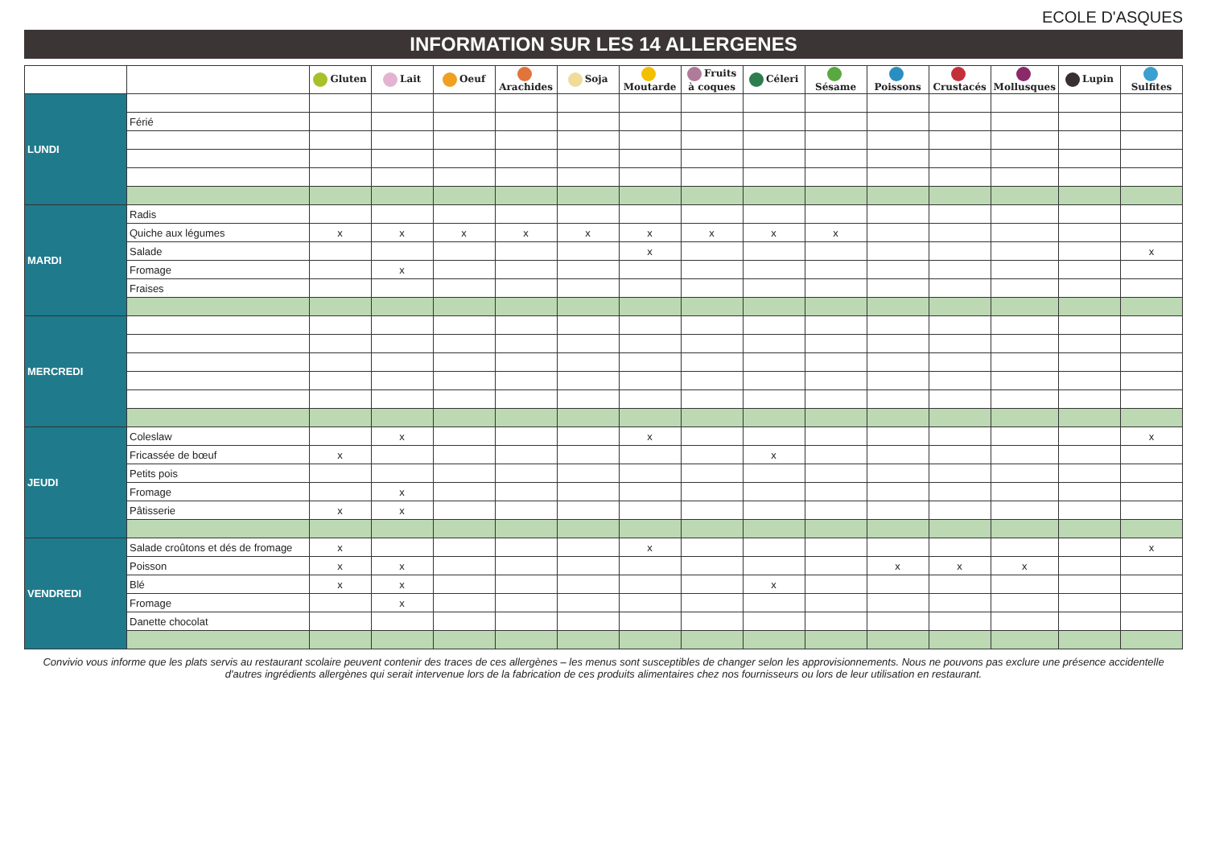ECOLE D'ASQUES
INFORMATION SUR LES 14 ALLERGENES
| | | Gluten | Lait | Oeuf | Arachides | Soja | Moutarde | Fruits à coques | Céleri | Sésame | Poissons | Crustacés | Mollusques | Lupin | Sulfites |
| --- | --- | --- | --- | --- | --- | --- | --- | --- | --- | --- | --- | --- | --- | --- | --- |
| LUNDI | | | | | | | | | | | | | | | |
| | Férié | | | | | | | | | | | | | | |
| MARDI | Radis | | | | | | | | | | | | | | |
| | Quiche aux légumes | x | x | x | x | x | x | x | x | x | | | | | |
| | Salade | | | | | | x | | | | | | | | x |
| | Fromage | | x | | | | | | | | | | | | |
| | Fraises | | | | | | | | | | | | | | |
| MERCREDI | | | | | | | | | | | | | | | |
| JEUDI | Coleslaw | | x | | | | x | | | | | | | | x |
| | Fricassée de bœuf | x | | | | | | | x | | | | | | |
| | Petits pois | | | | | | | | | | | | | | |
| | Fromage | | x | | | | | | | | | | | | |
| | Pâtisserie | x | x | | | | | | | | | | | | |
| VENDREDI | Salade croûtons et dés de fromage | x | | | | | x | | | | | | | | x |
| | Poisson | x | x | | | | | | | | x | x | x | | |
| | Blé | x | x | | | | | | x | | | | | | |
| | Fromage | | x | | | | | | | | | | | | |
| | Danette chocolat | | | | | | | | | | | | | | |
Convivio vous informe que les plats servis au restaurant scolaire peuvent contenir des traces de ces allergènes – les menus sont susceptibles de changer selon les approvisionnements. Nous ne pouvons pas exclure une présence accidentelle d'autres ingrédients allergènes qui serait intervenue lors de la fabrication de ces produits alimentaires chez nos fournisseurs ou lors de leur utilisation en restaurant.